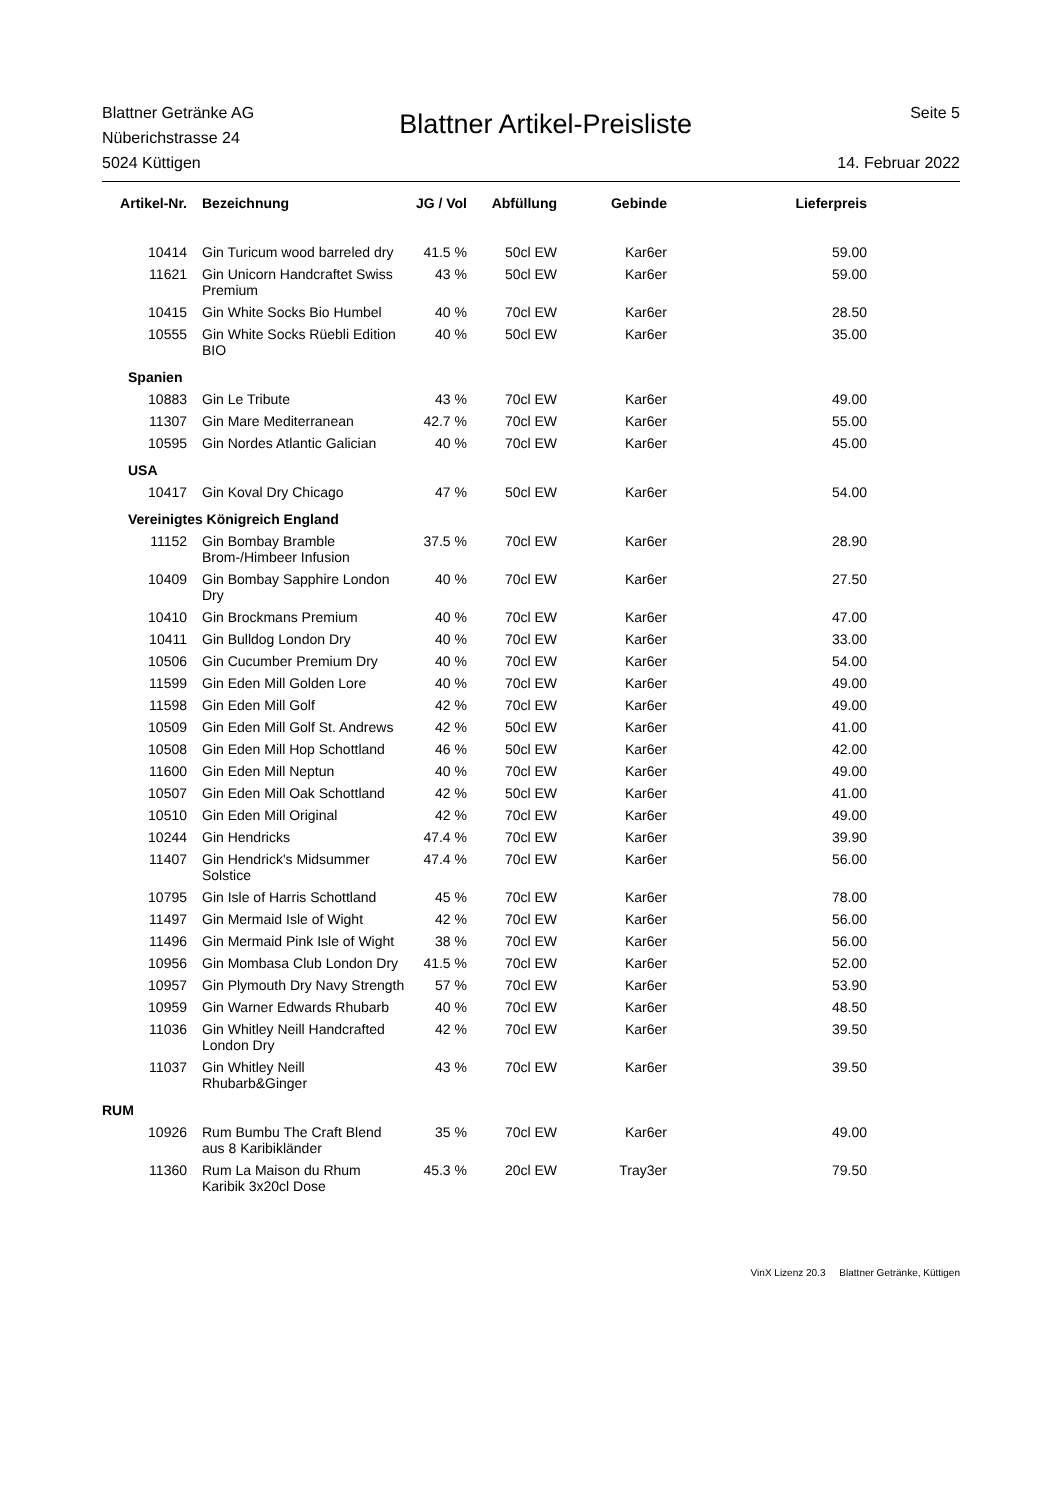Blattner Getränke AG
Nüberichstrasse 24
5024 Küttigen
Blattner Artikel-Preisliste
Seite 5
14. Februar 2022
| Artikel-Nr. | Bezeichnung | JG / Vol | Abfüllung | Gebinde | Lieferpreis |
| --- | --- | --- | --- | --- | --- |
| 10414 | Gin Turicum wood barreled dry | 41.5 % | 50cl EW | Kar6er | 59.00 |
| 11621 | Gin Unicorn Handcraftet Swiss Premium | 43 % | 50cl EW | Kar6er | 59.00 |
| 10415 | Gin White Socks Bio Humbel | 40 % | 70cl EW | Kar6er | 28.50 |
| 10555 | Gin White Socks Rüebli Edition BIO | 40 % | 50cl EW | Kar6er | 35.00 |
| Spanien | | | | | |
| 10883 | Gin Le Tribute | 43 % | 70cl EW | Kar6er | 49.00 |
| 11307 | Gin Mare Mediterranean | 42.7 % | 70cl EW | Kar6er | 55.00 |
| 10595 | Gin Nordes Atlantic Galician | 40 % | 70cl EW | Kar6er | 45.00 |
| USA | | | | | |
| 10417 | Gin Koval Dry Chicago | 47 % | 50cl EW | Kar6er | 54.00 |
| Vereinigtes Königreich England | | | | | |
| 11152 | Gin Bombay Bramble Brom-/Himbeer Infusion | 37.5 % | 70cl EW | Kar6er | 28.90 |
| 10409 | Gin Bombay Sapphire London Dry | 40 % | 70cl EW | Kar6er | 27.50 |
| 10410 | Gin Brockmans Premium | 40 % | 70cl EW | Kar6er | 47.00 |
| 10411 | Gin Bulldog London Dry | 40 % | 70cl EW | Kar6er | 33.00 |
| 10506 | Gin Cucumber Premium Dry | 40 % | 70cl EW | Kar6er | 54.00 |
| 11599 | Gin Eden Mill Golden Lore | 40 % | 70cl EW | Kar6er | 49.00 |
| 11598 | Gin Eden Mill Golf | 42 % | 70cl EW | Kar6er | 49.00 |
| 10509 | Gin Eden Mill Golf St. Andrews | 42 % | 50cl EW | Kar6er | 41.00 |
| 10508 | Gin Eden Mill Hop Schottland | 46 % | 50cl EW | Kar6er | 42.00 |
| 11600 | Gin Eden Mill Neptun | 40 % | 70cl EW | Kar6er | 49.00 |
| 10507 | Gin Eden Mill Oak Schottland | 42 % | 50cl EW | Kar6er | 41.00 |
| 10510 | Gin Eden Mill Original | 42 % | 70cl EW | Kar6er | 49.00 |
| 10244 | Gin Hendricks | 47.4 % | 70cl EW | Kar6er | 39.90 |
| 11407 | Gin Hendrick's Midsummer Solstice | 47.4 % | 70cl EW | Kar6er | 56.00 |
| 10795 | Gin Isle of Harris Schottland | 45 % | 70cl EW | Kar6er | 78.00 |
| 11497 | Gin Mermaid Isle of Wight | 42 % | 70cl EW | Kar6er | 56.00 |
| 11496 | Gin Mermaid Pink Isle of Wight | 38 % | 70cl EW | Kar6er | 56.00 |
| 10956 | Gin Mombasa Club London Dry | 41.5 % | 70cl EW | Kar6er | 52.00 |
| 10957 | Gin Plymouth Dry Navy Strength | 57 % | 70cl EW | Kar6er | 53.90 |
| 10959 | Gin Warner Edwards Rhubarb | 40 % | 70cl EW | Kar6er | 48.50 |
| 11036 | Gin Whitley Neill Handcrafted London Dry | 42 % | 70cl EW | Kar6er | 39.50 |
| 11037 | Gin Whitley Neill Rhubarb&Ginger | 43 % | 70cl EW | Kar6er | 39.50 |
| RUM | | | | | |
| 10926 | Rum Bumbu The Craft Blend aus 8 Karibikländer | 35 % | 70cl EW | Kar6er | 49.00 |
| 11360 | Rum La Maison du Rhum Karibik 3x20cl Dose | 45.3 % | 20cl EW | Tray3er | 79.50 |
VinX Lizenz 20.3 Blattner Getränke, Küttigen